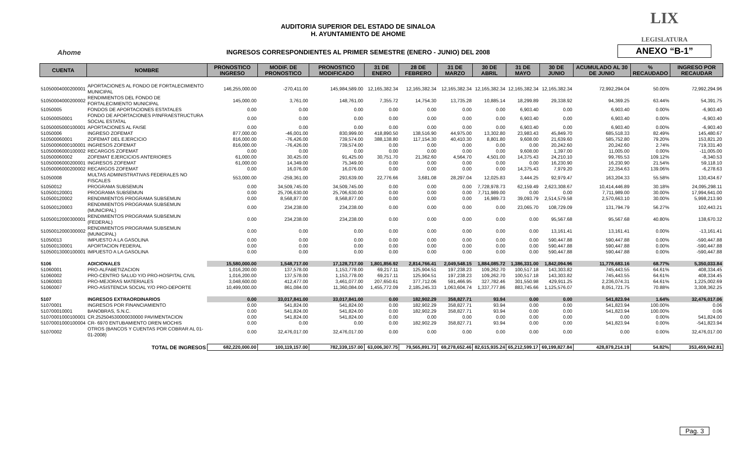Ahome
AUDITORIA SUPERIOR DEL ESTADO DE SINALOA
H. AYUNTAMIENTO DE AHOME
INGRESOS CORRESPONDIENTES AL PRIMER SEMESTRE (ENERO - JUNIO) DEL 2008
LIX
LEGISLATURA
ANEXO “B-1”
| CUENTA | NOMBRE | PRONOSTICO INGRESO | MODIF. DE PRONOSTICO | PRONOSTICO MODIFICADO | 31 DE ENERO | 28 DE FEBRERO | 31 DE MARZO | 30 DE ABRIL | 31 DE MAYO | 30 DE JUNIO | ACUMULADO AL 30 DE JUNIO | % RECAUDADO | INGRESO POR RECAUDAR |
| --- | --- | --- | --- | --- | --- | --- | --- | --- | --- | --- | --- | --- | --- |
| 51050004000200001 | APORTACIONES AL FONDO DE FORTALECIMIENTO MUNICIPAL | 146,255,000.00 | -270,411.00 | 145,984,589.00 | 12,165,382.34 | 12,165,382.34 | 12,165,382.34 | 12,165,382.34 | 12,165,382.34 | 12,165,382.34 | 72,992,294.04 | 50.00% | 72,992,294.96 |
| 51050004000200002 | RENDIMIENTOS DEL FONDO DE FORTALECIMIENTO MUNICIPAL | 145,000.00 | 3,761.00 | 148,761.00 | 7,355.72 | 14,754.30 | 13,735.28 | 10,885.14 | 18,299.89 | 29,338.92 | 94,369.25 | 63.44% | 54,391.75 |
| 51050005 | FONDOS DE APORTACIONES ESTATALES | 0.00 | 0.00 | 0.00 | 0.00 | 0.00 | 0.00 | 0.00 | 6,903.40 | 0.00 | 6,903.40 | 0.00% | -6,903.40 |
| 510500050001 | FONDO DE APORTACIONES P/INFRAESTRUCTURA SOCIAL ESTATAL | 0.00 | 0.00 | 0.00 | 0.00 | 0.00 | 0.00 | 0.00 | 6,903.40 | 0.00 | 6,903.40 | 0.00% | -6,903.40 |
| 51050005000100001 | APORTACIONES AL FAISE | 0.00 | 0.00 | 0.00 | 0.00 | 0.00 | 0.00 | 0.00 | 6,903.40 | 0.00 | 6,903.40 | 0.00% | -6,903.40 |
| 51050006 | INGRESO ZOFEMAT | 877,000.00 | -46,001.00 | 830,999.00 | 418,890.50 | 138,516.90 | 44,975.00 | 13,302.80 | 23,983.43 | 45,849.70 | 685,518.33 | 82.49% | 145,480.67 |
| 510500060001 | ZOFEMAT DEL EJERCICIO | 816,000.00 | -76,426.00 | 739,574.00 | 388,138.80 | 117,154.30 | 40,410.30 | 8,801.80 | 9,608.00 | 21,639.60 | 585,752.80 | 79.20% | 153,821.20 |
| 51050006000100001 | INGRESOS ZOFEMAT | 816,000.00 | -76,426.00 | 739,574.00 | 0.00 | 0.00 | 0.00 | 0.00 | 0.00 | 20,242.60 | 20,242.60 | 2.74% | 719,331.40 |
| 51050006000100002 | RECARGOS ZOFEMAT | 0.00 | 0.00 | 0.00 | 0.00 | 0.00 | 0.00 | 0.00 | 9,608.00 | 1,397.00 | 11,005.00 | 0.00% | -11,005.00 |
| 510500060002 | ZOFEMAT EJERCICIOS ANTERIORES | 61,000.00 | 30,425.00 | 91,425.00 | 30,751.70 | 21,362.60 | 4,564.70 | 4,501.00 | 14,375.43 | 24,210.10 | 99,765.53 | 109.12% | -8,340.53 |
| 51050006000200001 | INGRESOS ZOFEMAT | 61,000.00 | 14,349.00 | 75,349.00 | 0.00 | 0.00 | 0.00 | 0.00 | 0.00 | 16,230.90 | 16,230.90 | 21.54% | 59,118.10 |
| 51050006000200002 | RECARGOS ZOFEMAT | 0.00 | 16,076.00 | 16,076.00 | 0.00 | 0.00 | 0.00 | 0.00 | 14,375.43 | 7,979.20 | 22,354.63 | 139.06% | -6,278.63 |
| 51050008 | MULTAS ADMINISTRATIVAS FEDERALES NO FISCALES | 553,000.00 | -259,361.00 | 293,639.00 | 22,776.66 | 3,681.08 | 28,297.04 | 12,025.83 | 3,444.25 | 92,979.47 | 163,204.33 | 55.58% | 130,434.67 |
| 51050012 | PROGRAMA SUBSEMUN | 0.00 | 34,509,745.00 | 34,509,745.00 | 0.00 | 0.00 | 0.00 | 7,728,978.73 | 62,159.49 | 2,623,308.67 | 10,414,446.89 | 30.18% | 24,095,298.11 |
| 510500120001 | PROGRAMA SUBSEMUN | 0.00 | 25,706,630.00 | 25,706,630.00 | 0.00 | 0.00 | 0.00 | 7,711,989.00 | 0.00 | 0.00 | 7,711,989.00 | 30.00% | 17,994,641.00 |
| 510500120002 | RENDIMIENTOS PROGRAMA SUBSEMUN | 0.00 | 8,568,877.00 | 8,568,877.00 | 0.00 | 0.00 | 0.00 | 16,989.73 | 39,093.79 | 2,514,579.58 | 2,570,663.10 | 30.00% | 5,998,213.90 |
| 510500120003 | RENDIMIENTOS PROGRAMA SUBSEMUN (MUNICIPAL) | 0.00 | 234,238.00 | 234,238.00 | 0.00 | 0.00 | 0.00 | 0.00 | 23,065.70 | 108,729.09 | 131,794.79 | 56.27% | 102,443.21 |
| 51050012000300001 | RENDIMIENTOS PROGRAMA SUBSEMUN (FEDERAL) | 0.00 | 234,238.00 | 234,238.00 | 0.00 | 0.00 | 0.00 | 0.00 | 0.00 | 95,567.68 | 95,567.68 | 40.80% | 138,670.32 |
| 51050012000300002 | RENDIMIENTOS PROGRAMA SUBSEMUN (MUNICIPAL) | 0.00 | 0.00 | 0.00 | 0.00 | 0.00 | 0.00 | 0.00 | 0.00 | 13,161.41 | 13,161.41 | 0.00% | -13,161.41 |
| 51050013 | IMPUESTO A LA GASOLINA | 0.00 | 0.00 | 0.00 | 0.00 | 0.00 | 0.00 | 0.00 | 0.00 | 590,447.88 | 590,447.88 | 0.00% | -590,447.88 |
| 510500130001 | APORTACION FEDERAL | 0.00 | 0.00 | 0.00 | 0.00 | 0.00 | 0.00 | 0.00 | 0.00 | 590,447.88 | 590,447.88 | 0.00% | -590,447.88 |
| 51050013000100001 | IMPUESTO A LA GASOLINA | 0.00 | 0.00 | 0.00 | 0.00 | 0.00 | 0.00 | 0.00 | 0.00 | 590,447.88 | 590,447.88 | 0.00% | -590,447.88 |
| 5106 | ADICIONALES | 15,580,000.00 | 1,548,717.00 | 17,128,717.00 | 1,801,856.92 | 2,814,766.41 | 2,049,548.15 | 1,884,085.72 | 1,386,331.00 | 1,842,094.96 | 11,778,683.16 | 68.77% | 5,350,033.84 |
| 51060001 | PRO-ALFABETIZACION | 1,016,200.00 | 137,578.00 | 1,153,778.00 | 69,217.11 | 125,904.51 | 197,238.23 | 109,262.70 | 100,517.18 | 143,303.82 | 745,443.55 | 64.61% | 408,334.45 |
| 51060002 | PRO-CENTRO SALUD Y/O PRO-HOSPITAL CIVIL | 1,016,200.00 | 137,578.00 | 1,153,778.00 | 69,217.11 | 125,904.51 | 197,238.23 | 109,262.70 | 100,517.18 | 143,303.82 | 745,443.55 | 64.61% | 408,334.45 |
| 51060003 | PRO-MEJORAS MATERIALES | 3,048,600.00 | 412,477.00 | 3,461,077.00 | 207,650.61 | 377,712.06 | 591,466.95 | 327,782.46 | 301,550.98 | 429,911.25 | 2,236,074.31 | 64.61% | 1,225,002.69 |
| 51060007 | PRO-ASISTENCIA SOCIAL Y/O PRO-DEPORTE | 10,499,000.00 | 861,084.00 | 11,360,084.00 | 1,455,772.09 | 2,185,245.33 | 1,063,604.74 | 1,337,777.86 | 883,745.66 | 1,125,576.07 | 8,051,721.75 | 70.88% | 3,308,362.25 |
| 5107 | INGRESOS EXTRAORDINARIOS | 0.00 | 33,017,841.00 | 33,017,841.00 | 0.00 | 182,902.29 | 358,827.71 | 93.94 | 0.00 | 0.00 | 541,823.94 | 1.64% | 32,476,017.06 |
| 51070001 | INGRESOS POR FINANCIAMIENTO | 0.00 | 541,824.00 | 541,824.00 | 0.00 | 182,902.29 | 358,827.71 | 93.94 | 0.00 | 0.00 | 541,823.94 | 100.00% | 0.06 |
| 510700010001 | BANOBRAS, S.N.C. | 0.00 | 541,824.00 | 541,824.00 | 0.00 | 182,902.29 | 358,827.71 | 93.94 | 0.00 | 0.00 | 541,823.94 | 100.00% | 0.06 |
| 51070001000100001 | CR.252504530000030000 PAVIMENTACION | 0.00 | 541,824.00 | 541,824.00 | 0.00 | 0.00 | 0.00 | 0.00 | 0.00 | 0.00 | 0.00 | 0.00% | 541,824.00 |
| 51070001000100004 | CR- 6970 ENTUBAMIENTO DREN MOCHIS | 0.00 | 0.00 | 0.00 | 0.00 | 182,902.29 | 358,827.71 | 93.94 | 0.00 | 0.00 | 541,823.94 | 0.00% | -541,823.94 |
| 51070002 | OTROS (BANCOS Y CUENTAS POR COBRAR AL 01-01-2008) | 0.00 | 32,476,017.00 | 32,476,017.00 | 0.00 | 0.00 | 0.00 | 0.00 | 0.00 | 0.00 | 0.00 | 0.00% | 32,476,017.00 |
| TOTAL DE INGRESOS | | 682,220,000.00 | 100,119,157.00 | 782,339,157.00 | 63,006,307.75 | 79,565,891.73 | 69,278,652.46 | 82,615,935.24 | 65,212,599.17 | 69,199,827.84 | 428,879,214.19 | 54.82% | 353,459,942.81 |
Pag. 3